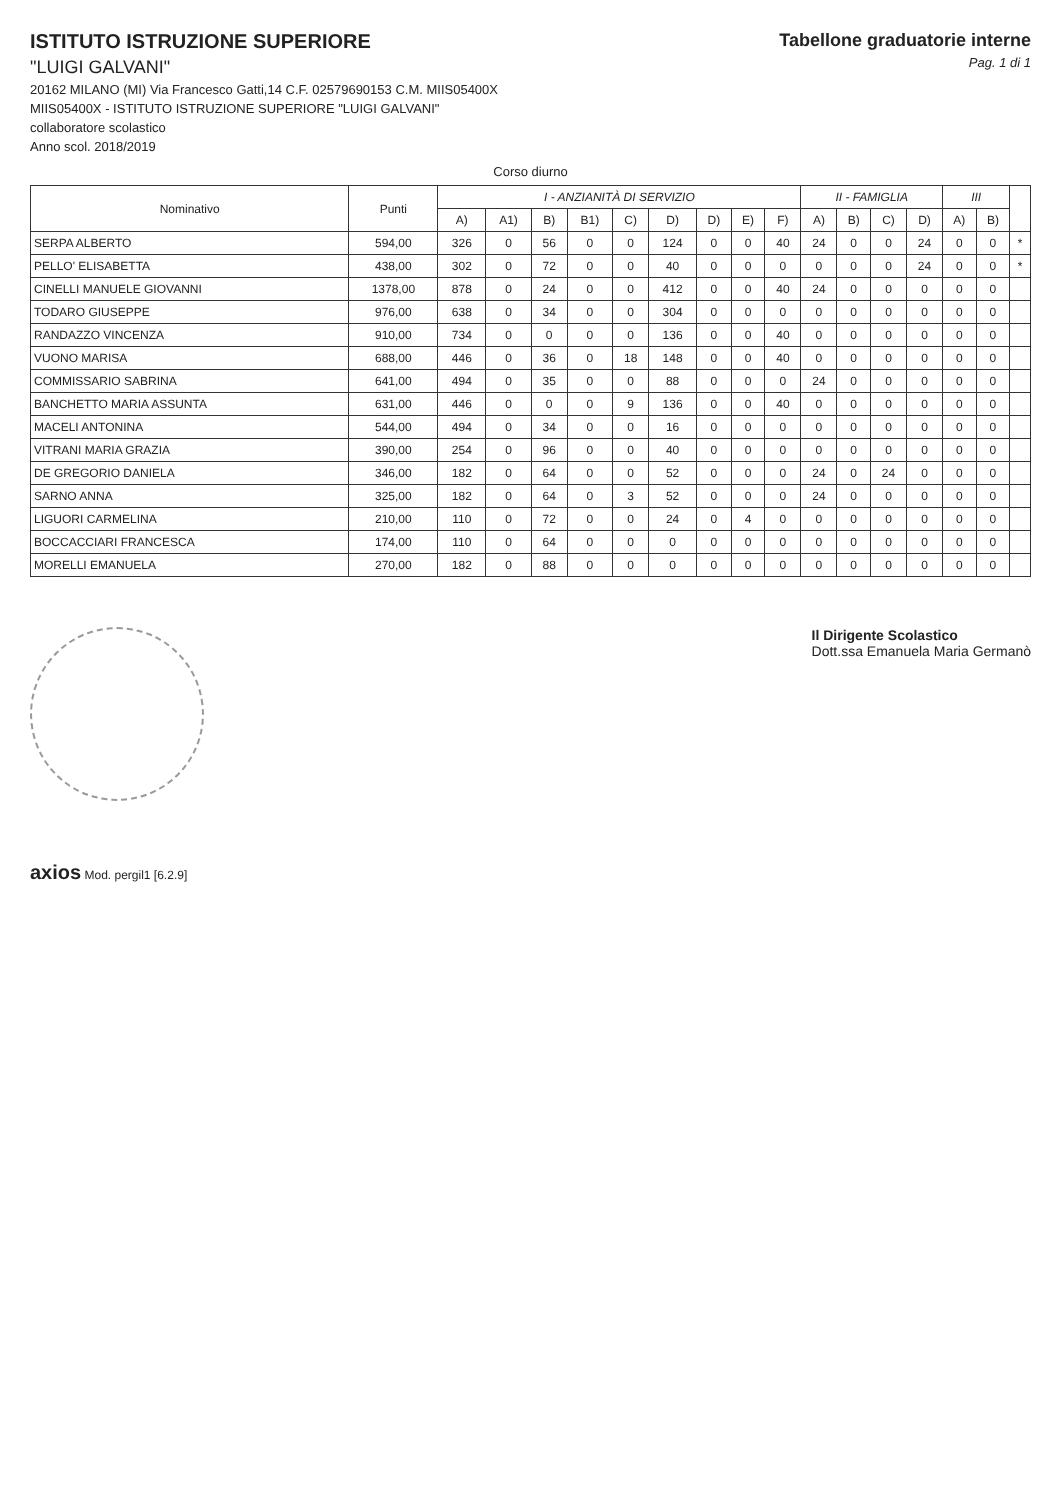ISTITUTO ISTRUZIONE SUPERIORE
"LUIGI GALVANI"
20162 MILANO (MI) Via Francesco Gatti,14 C.F. 02579690153 C.M. MIIS05400X
MIIS05400X - ISTITUTO ISTRUZIONE SUPERIORE "LUIGI GALVANI"
collaboratore scolastico
Anno scol. 2018/2019
Tabellone graduatorie interne
Pag. 1 di 1
Corso diurno
| Nominativo | Punti | I - ANZIANITÀ DI SERVIZIO | | | | | | | | | II - FAMIGLIA | | | | III | | |
| --- | --- | --- | --- | --- | --- | --- | --- | --- | --- | --- | --- | --- | --- | --- | --- | --- | --- |
| | | A) | A1) | B) | B1) | C) | D) | D) | E) | F) | A) | B) | C) | D) | A) | B) | |
| SERPA ALBERTO | 594,00 | 326 | 0 | 56 | 0 | 0 | 124 | 0 | 0 | 40 | 24 | 0 | 0 | 24 | 0 | 0 | * |
| PELLO' ELISABETTA | 438,00 | 302 | 0 | 72 | 0 | 0 | 40 | 0 | 0 | 0 | 0 | 0 | 0 | 24 | 0 | 0 | * |
| CINELLI MANUELE GIOVANNI | 1378,00 | 878 | 0 | 24 | 0 | 0 | 412 | 0 | 0 | 40 | 24 | 0 | 0 | 0 | 0 | 0 | |
| TODARO GIUSEPPE | 976,00 | 638 | 0 | 34 | 0 | 0 | 304 | 0 | 0 | 0 | 0 | 0 | 0 | 0 | 0 | 0 | |
| RANDAZZO VINCENZA | 910,00 | 734 | 0 | 0 | 0 | 0 | 136 | 0 | 0 | 40 | 0 | 0 | 0 | 0 | 0 | 0 | |
| VUONO MARISA | 688,00 | 446 | 0 | 36 | 0 | 18 | 148 | 0 | 0 | 40 | 0 | 0 | 0 | 0 | 0 | 0 | |
| COMMISSARIO SABRINA | 641,00 | 494 | 0 | 35 | 0 | 0 | 88 | 0 | 0 | 0 | 24 | 0 | 0 | 0 | 0 | 0 | |
| BANCHETTO MARIA ASSUNTA | 631,00 | 446 | 0 | 0 | 0 | 9 | 136 | 0 | 0 | 40 | 0 | 0 | 0 | 0 | 0 | 0 | |
| MACELI ANTONINA | 544,00 | 494 | 0 | 34 | 0 | 0 | 16 | 0 | 0 | 0 | 0 | 0 | 0 | 0 | 0 | 0 | |
| VITRANI MARIA GRAZIA | 390,00 | 254 | 0 | 96 | 0 | 0 | 40 | 0 | 0 | 0 | 0 | 0 | 0 | 0 | 0 | 0 | |
| DE GREGORIO DANIELA | 346,00 | 182 | 0 | 64 | 0 | 0 | 52 | 0 | 0 | 0 | 24 | 0 | 24 | 0 | 0 | 0 | |
| SARNO ANNA | 325,00 | 182 | 0 | 64 | 0 | 3 | 52 | 0 | 0 | 0 | 24 | 0 | 0 | 0 | 0 | 0 | |
| LIGUORI CARMELINA | 210,00 | 110 | 0 | 72 | 0 | 0 | 24 | 0 | 4 | 0 | 0 | 0 | 0 | 0 | 0 | 0 | |
| BOCCACCIARI FRANCESCA | 174,00 | 110 | 0 | 64 | 0 | 0 | 0 | 0 | 0 | 0 | 0 | 0 | 0 | 0 | 0 | 0 | |
| MORELLI EMANUELA | 270,00 | 182 | 0 | 88 | 0 | 0 | 0 | 0 | 0 | 0 | 0 | 0 | 0 | 0 | 0 | 0 | |
Il Dirigente Scolastico
Dott.ssa Emanuela Maria Germanò
axios Mod. pergil1 [6.2.9]